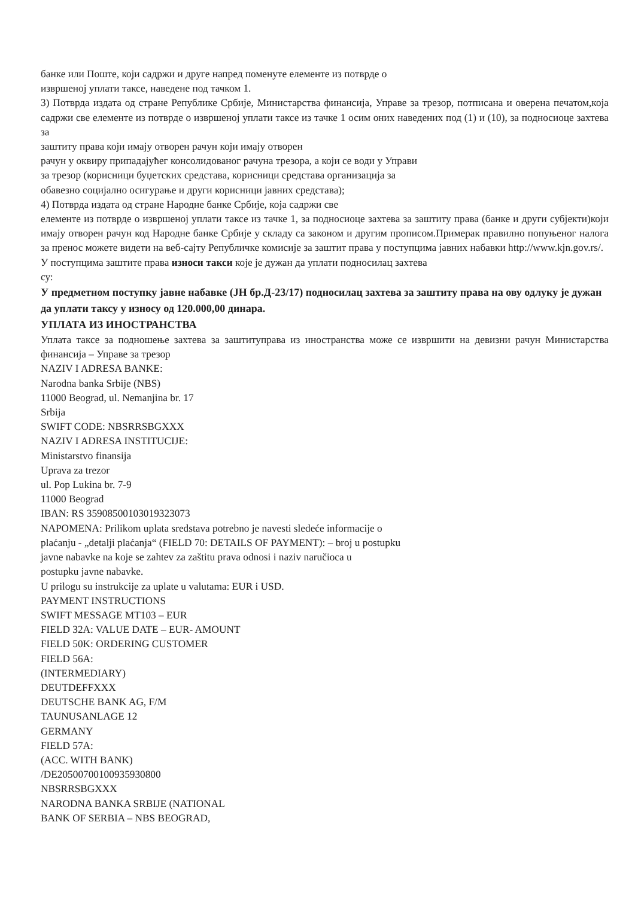банке или Поште, који садржи и друге напред поменуте елементе из потврде о
извршеној уплати таксе, наведене под тачком 1.
3) Потврда издата од стране Републике Србије, Министарства финансија, Управе за трезор, потписана и оверена печатом,која садржи све елементе из потврде о извршеној уплати таксе из тачке 1 осим оних наведених под (1) и (10), за подносиоце захтева за
заштиту права који имају отворен рачун који имају отворен
рачун у оквиру припадајућег консолидованог рачуна трезора, а који се води у Управи
за трезор (корисници буџетских средстава, корисници средстава организација за
обавезно социјално осигурање и други корисници јавних средстава);
4) Потврда издата од стране Народне банке Србије, која садржи све
елементе из потврде о извршеној уплати таксе из тачке 1, за подносиоце захтева за заштиту права (банке и други субјекти)који имају отворен рачун код Народне банке Србије у складу са законом и другим прописом.Примерак правилно попуњеног налога за пренос можете видети на веб-сајту Републичке комисије за заштит права у поступцима јавних набавки http://www.kjn.gov.rs/.
У поступцима заштите права износи такси које је дужан да уплати подносилац захтева
су:
У предметном поступку јавне набавке (ЈН бр.Д-23/17) подносилац захтева за заштиту права на ову одлуку је дужан да уплати таксу у износу од 120.000,00 динара.
УПЛАТА ИЗ ИНОСТРАНСТВА
Уплата таксе за подношење захтева за заштитуправа из иностранства може се извршити на девизни рачун Министарства финансија – Управе за трезор
NAZIV I ADRESA BANKE:
Narodna banka Srbije (NBS)
11000 Beograd, ul. Nemanjina br. 17
Srbija
SWIFT CODE: NBSRRSBGXXX
NAZIV I ADRESA INSTITUCIJE:
Ministarstvo finansija
Uprava za trezor
ul. Pop Lukina br. 7-9
11000 Beograd
IBAN: RS 35908500103019323073
NAPOMENA: Prilikom uplata sredstava potrebno je navesti sledeće informacije o
plaćanju - „detalji plaćanja“ (FIELD 70: DETAILS OF PAYMENT): – broj u postupku
javne nabavke na koje se zahtev za zaštitu prava odnosi i naziv naručioca u
postupku javne nabavke.
U prilogu su instrukcije za uplate u valutama: EUR i USD.
PAYMENT INSTRUCTIONS
SWIFT MESSAGE MT103 – EUR
FIELD 32A: VALUE DATE – EUR- AMOUNT
FIELD 50K: ORDERING CUSTOMER
FIELD 56A:
(INTERMEDIARY)
DEUTDEFFXXX
DEUTSCHE BANK AG, F/M
TAUNUSANLAGE 12
GERMANY
FIELD 57A:
(ACC. WITH BANK)
/DE20500700100935930800
NBSRRSBGXXX
NARODNA BANKA SRBIJE (NATIONAL
BANK OF SERBIA – NBS BEOGRAD,